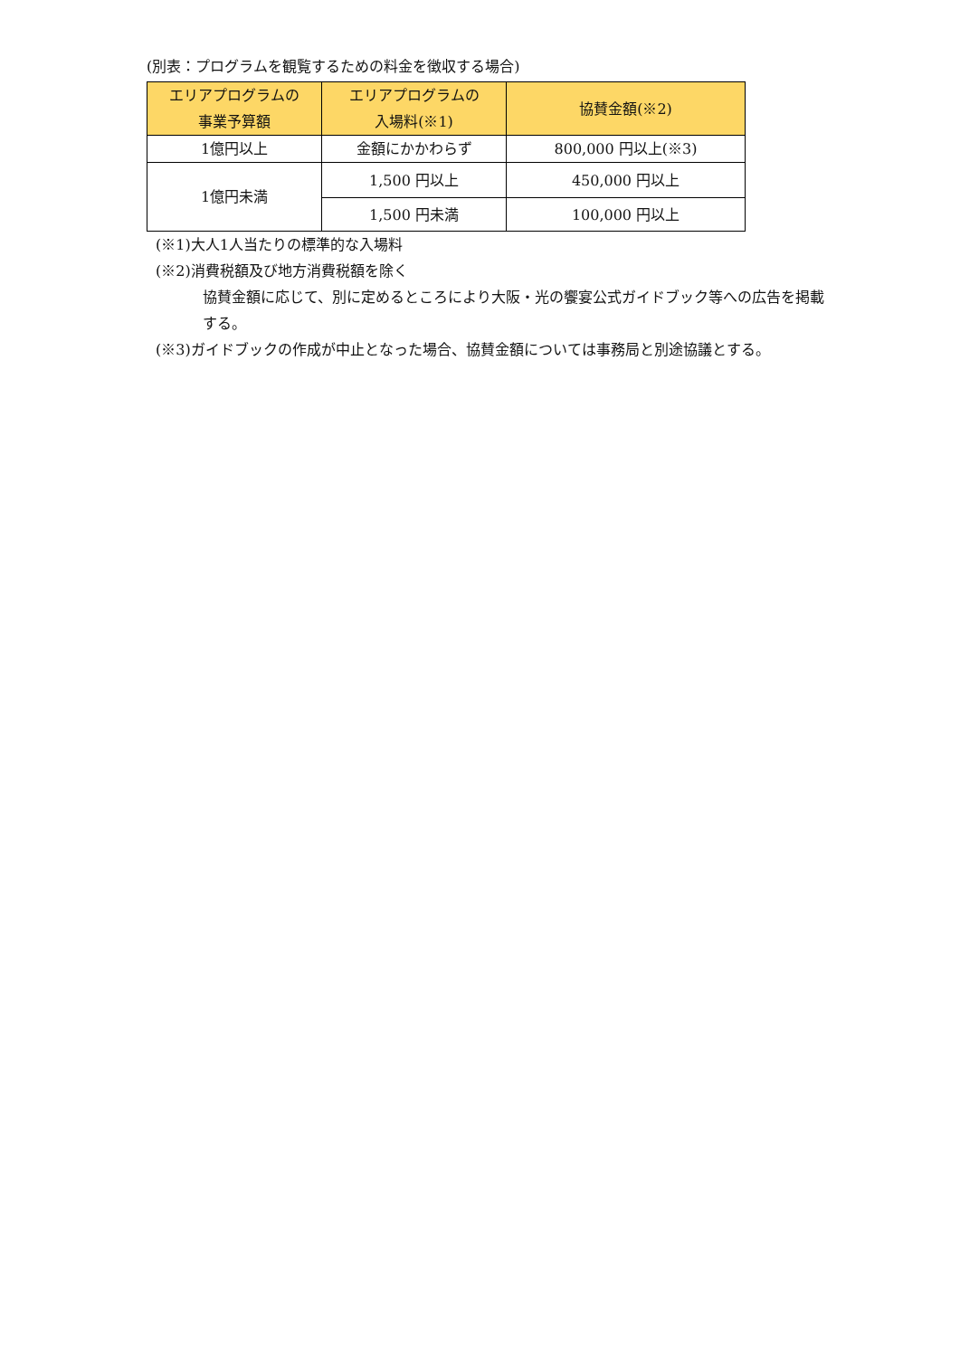(別表：プログラムを観覧するための料金を徴収する場合)
| エリアプログラムの 事業予算額 | エリアプログラムの 入場料(※1) | 協賛金額(※2) |
| --- | --- | --- |
| 1億円以上 | 金額にかかわらず | 800,000 円以上(※3) |
| 1億円未満 | 1,500 円以上 | 450,000 円以上 |
| | 1,500 円未満 | 100,000 円以上 |
(※1)大人1人当たりの標準的な入場料
(※2)消費税額及び地方消費税額を除く
協賛金額に応じて、別に定めるところにより大阪・光の饗宴公式ガイドブック等への広告を掲載する。
(※3)ガイドブックの作成が中止となった場合、協賛金額については事務局と別途協議とする。